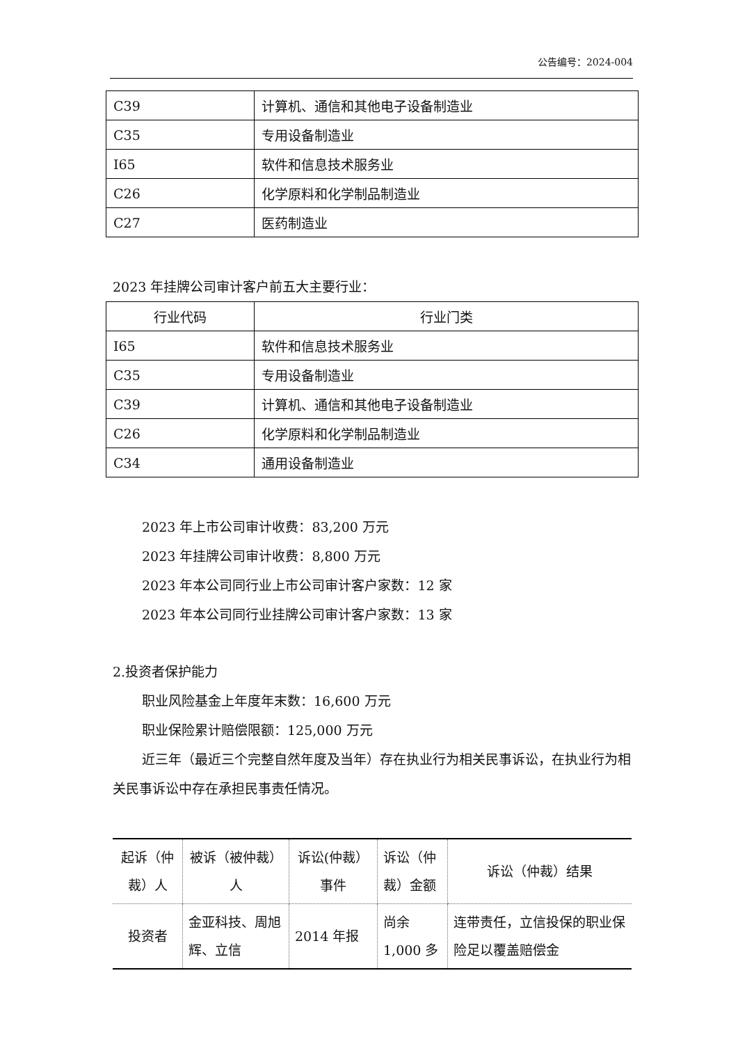公告编号：2024-004
| C39 | 计算机、通信和其他电子设备制造业 |
| C35 | 专用设备制造业 |
| I65 | 软件和信息技术服务业 |
| C26 | 化学原料和化学制品制造业 |
| C27 | 医药制造业 |
2023 年挂牌公司审计客户前五大主要行业：
| 行业代码 | 行业门类 |
| --- | --- |
| I65 | 软件和信息技术服务业 |
| C35 | 专用设备制造业 |
| C39 | 计算机、通信和其他电子设备制造业 |
| C26 | 化学原料和化学制品制造业 |
| C34 | 通用设备制造业 |
2023 年上市公司审计收费：83,200 万元
2023 年挂牌公司审计收费：8,800 万元
2023 年本公司同行业上市公司审计客户家数：12 家
2023 年本公司同行业挂牌公司审计客户家数：13 家
2.投资者保护能力
职业风险基金上年度年末数：16,600 万元
职业保险累计赔偿限额：125,000 万元
近三年（最近三个完整自然年度及当年）存在执业行为相关民事诉讼，在执业行为相关民事诉讼中存在承担民事责任情况。
| 起诉（仲裁）人 | 被诉（被仲裁）人 | 诉讼(仲裁）事件 | 诉讼（仲裁）金额 | 诉讼（仲裁）结果 |
| 投资者 | 金亚科技、周旭辉、立信 | 2014 年报 | 尚余 1,000 多 | 连带责任，立信投保的职业保险足以覆盖赔偿金 |